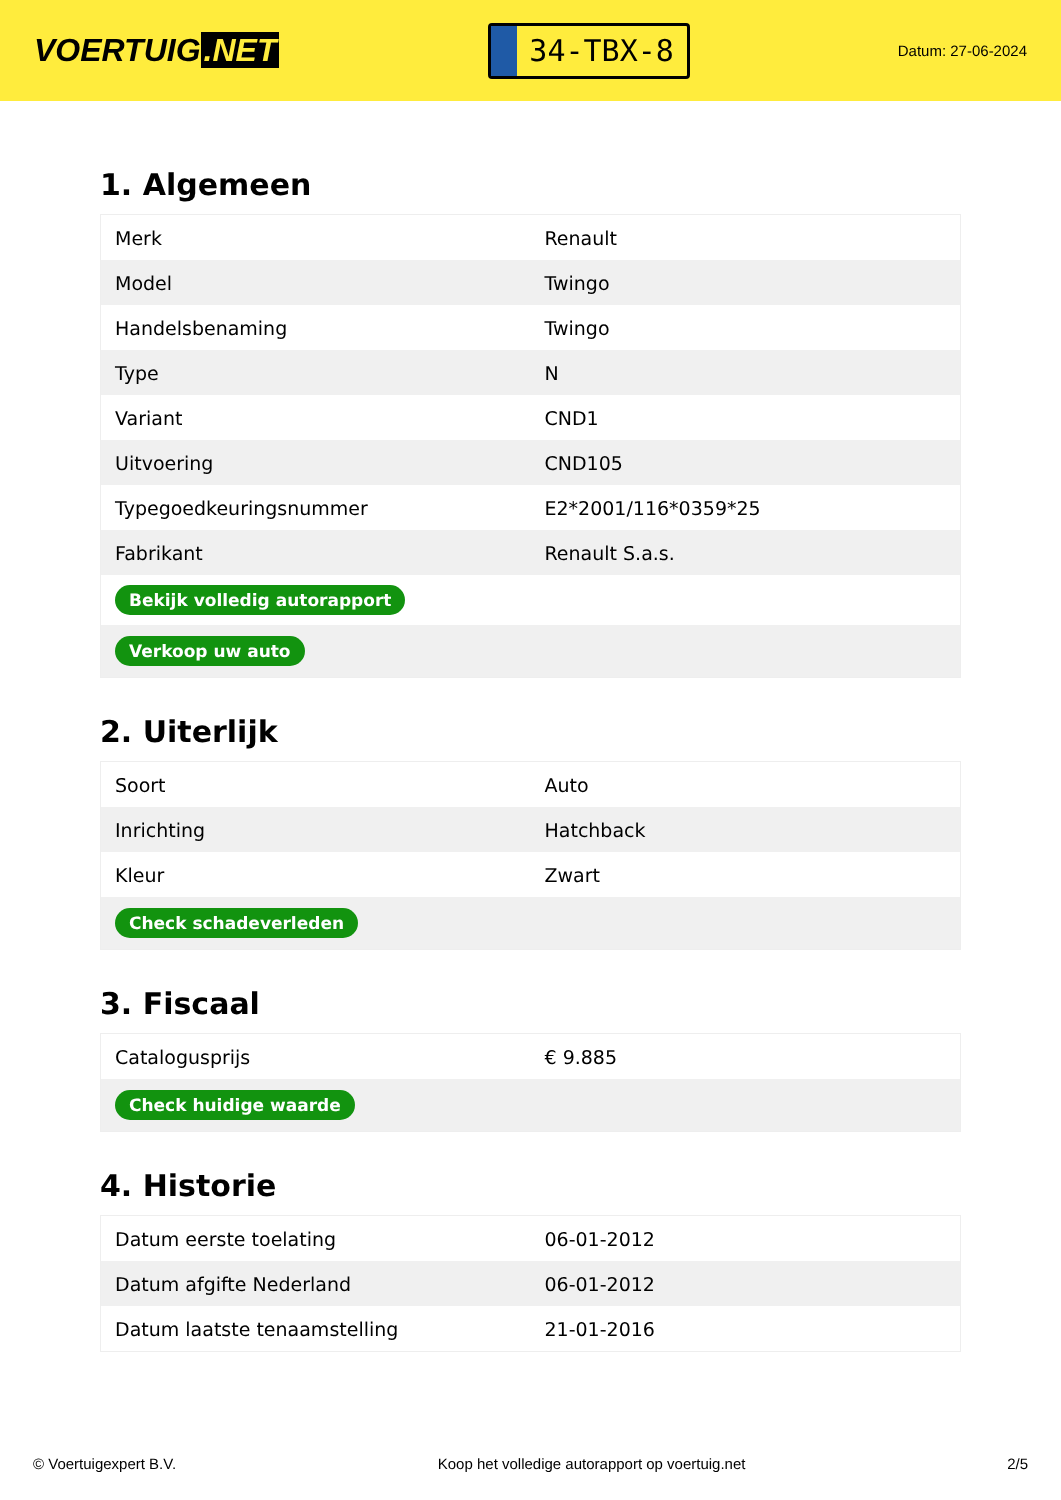VOERTUIG.NET
34-TBX-8
Datum: 27-06-2024
1. Algemeen
| Merk | Renault |
| Model | Twingo |
| Handelsbenaming | Twingo |
| Type | N |
| Variant | CND1 |
| Uitvoering | CND105 |
| Typegoedkeuringsnummer | E2*2001/116*0359*25 |
| Fabrikant | Renault S.a.s. |
| Bekijk volledig autorapport | |
| Verkoop uw auto | |
2. Uiterlijk
| Soort | Auto |
| Inrichting | Hatchback |
| Kleur | Zwart |
| Check schadeverleden | |
3. Fiscaal
| Catalogusprijs | € 9.885 |
| Check huidige waarde | |
4. Historie
| Datum eerste toelating | 06-01-2012 |
| Datum afgifte Nederland | 06-01-2012 |
| Datum laatste tenaamstelling | 21-01-2016 |
© Voertuigexpert B.V. Koop het volledige autorapport op voertuig.net 2/5